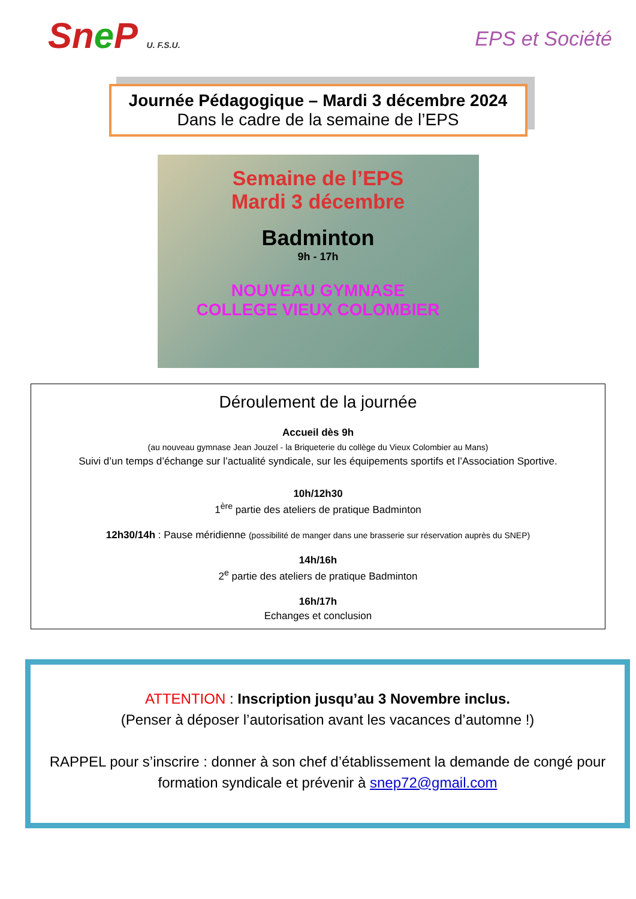Sne P U. F.S.U. EPS et Société
Journée Pédagogique – Mardi 3 décembre 2024
Dans le cadre de la semaine de l’EPS
Semaine de l’EPS
Mardi 3 décembre
Badminton
9h - 17h
NOUVEAU GYMNASE
COLLEGE VIEUX COLOMBIER
Déroulement de la journée
Accueil dès 9h
(au nouveau gymnase Jean Jouzel - la Briqueterie du collège du Vieux Colombier au Mans)
Suivi d’un temps d’échange sur l’actualité syndicale, sur les équipements sportifs et l’Association Sportive.
10h/12h30
1<sup>ère</sup> partie des ateliers de pratique Badminton
12h30/14h : Pause méridienne (possibilité de manger dans une brasserie sur réservation auprès du SNEP)
14h/16h
2<sup>e</sup> partie des ateliers de pratique Badminton
16h/17h
Echanges et conclusion
ATTENTION : Inscription jusqu’au 3 Novembre inclus.
(Penser à déposer l’autorisation avant les vacances d’automne !)
RAPPEL pour s’inscrire : donner à son chef d’établissement la demande de congé pour formation syndicale et prévenir à snep72@gmail.com